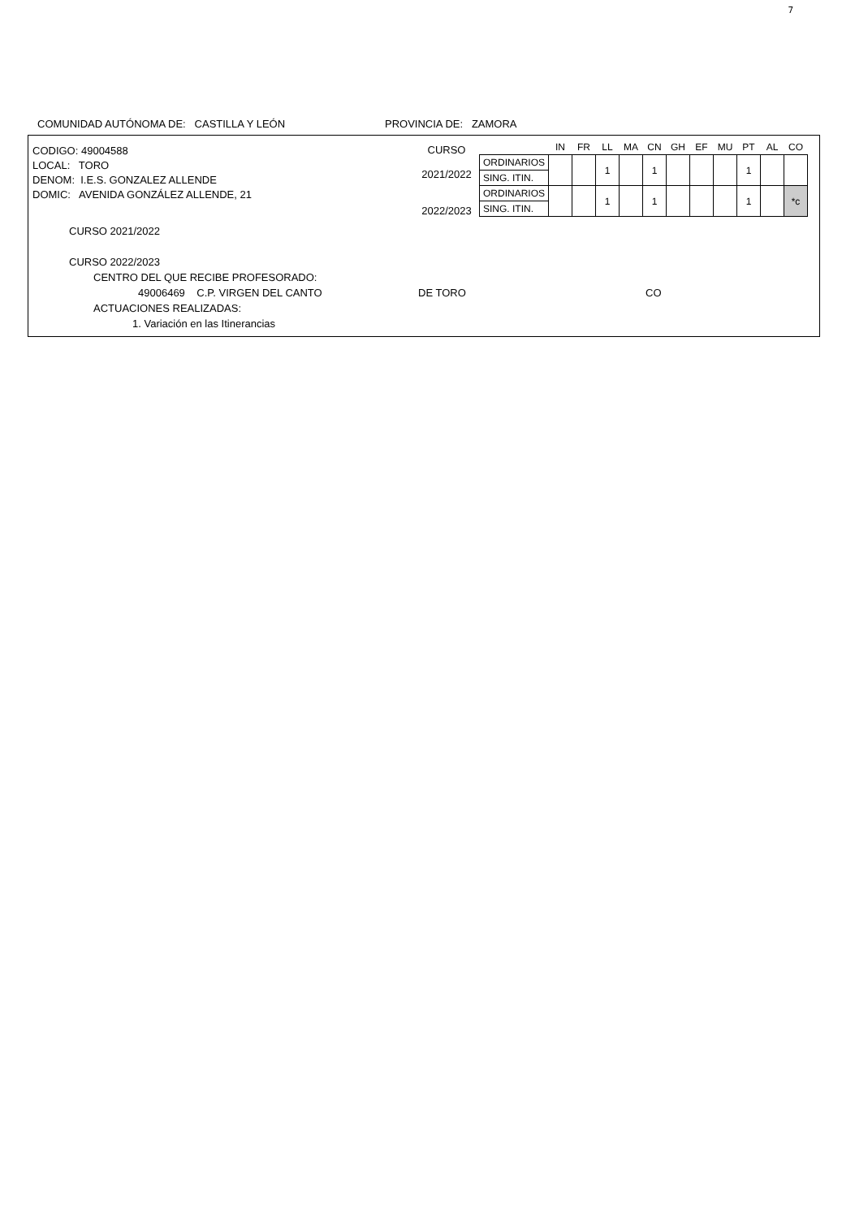7
COMUNIDAD AUTÓNOMA DE: CASTILLA Y LEÓN PROVINCIA DE: ZAMORA
CODIGO: 49004588
LOCAL: TORO
DENOM: I.E.S. GONZALEZ ALLENDE
DOMIC: AVENIDA GONZÁLEZ ALLENDE, 21
CURSO
2021/2022
2022/2023
| | IN | FR | LL | MA | CN | GH | EF | MU | PT | AL | CO |
| --- | --- | --- | --- | --- | --- | --- | --- | --- | --- | --- | --- |
| ORDINARIOS | | | 1 | | 1 | | | | 1 | | |
| SING. ITIN. | | | | | | | | | | | |
| ORDINARIOS | | | 1 | | 1 | | | | 1 | | *c |
| SING. ITIN. | | | | | | | | | | | |
CURSO 2021/2022
CURSO 2022/2023
CENTRO DEL QUE RECIBE PROFESORADO:
49006469 C.P. VIRGEN DEL CANTO DE TORO CO
ACTUACIONES REALIZADAS:
1. Variación en las Itinerancias